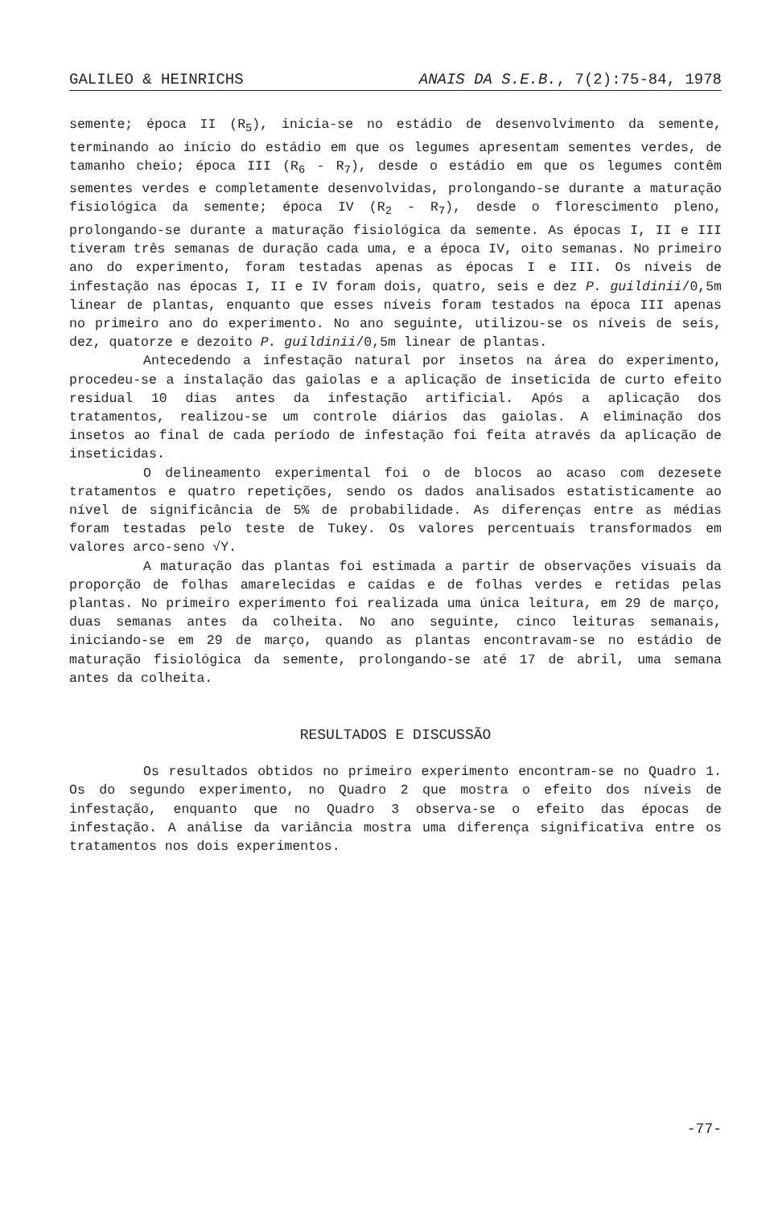GALILEO & HEINRICHS ANAIS DA S.E.B., 7(2):75-84, 1978
semente; época II (R<sub>5</sub>), inicia-se no estádio de desenvolvimento da semente, terminando ao início do estádio em que os legumes apresentam sementes verdes, de tamanho cheio; época III (R<sub>6</sub> - R<sub>7</sub>), desde o estádio em que os legumes contêm sementes verdes e completamente desenvolvidas, prolongando-se durante a maturação fisiológica da semente; época IV (R<sub>2</sub> - R<sub>7</sub>), desde o florescimento pleno, prolongando-se durante a maturação fisiológica da semente. As épocas I, II e III tiveram três semanas de duração cada uma, e a época IV, oito semanas. No primeiro ano do experimento, foram testadas apenas as épocas I e III. Os níveis de infestação nas épocas I, II e IV foram dois, quatro, seis e dez P. guildinii/0,5m linear de plantas, enquanto que esses níveis foram testados na época III apenas no primeiro ano do experimento. No ano seguinte, utilizou-se os níveis de seis, dez, quatorze e dezoito P. guildinii/0,5m linear de plantas.
Antecedendo a infestação natural por insetos na área do experimento, procedeu-se a instalação das gaiolas e a aplicação de inseticida de curto efeito residual 10 dias antes da infestação artificial. Após a aplicação dos tratamentos, realizou-se um controle diários das gaiolas. A eliminação dos insetos ao final de cada período de infestação foi feita através da aplicação de inseticidas.
O delineamento experimental foi o de blocos ao acaso com dezesete tratamentos e quatro repetições, sendo os dados analisados estatisticamente ao nível de significância de 5% de probabilidade. As diferenças entre as médias foram testadas pelo teste de Tukey. Os valores percentuais transformados em valores arco-seno √Y.
A maturação das plantas foi estimada a partir de observações visuais da proporção de folhas amarelecidas e caídas e de folhas verdes e retidas pelas plantas. No primeiro experimento foi realizada uma única leitura, em 29 de março, duas semanas antes da colheita. No ano seguinte, cinco leituras semanais, iniciando-se em 29 de março, quando as plantas encontravam-se no estádio de maturação fisiológica da semente, prolongando-se até 17 de abril, uma semana antes da colheita.
RESULTADOS E DISCUSSÃO
Os resultados obtidos no primeiro experimento encontram-se no Quadro 1. Os do segundo experimento, no Quadro 2 que mostra o efeito dos níveis de infestação, enquanto que no Quadro 3 observa-se o efeito das épocas de infestação. A análise da variância mostra uma diferença significativa entre os tratamentos nos dois experimentos.
-77-